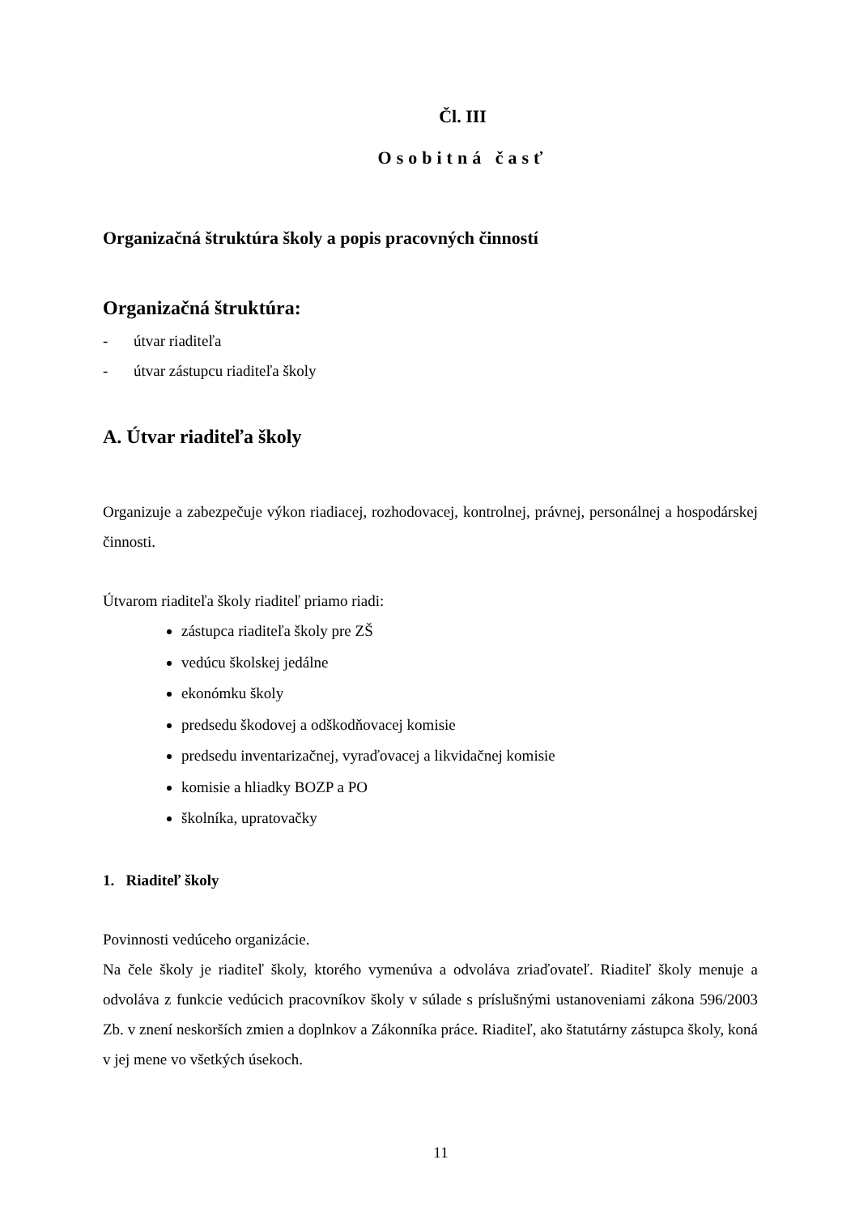Čl. III
Osobitná časť
Organizačná štruktúra školy a popis pracovných činností
Organizačná štruktúra:
- útvar riaditeľa
- útvar zástupcu riaditeľa školy
A. Útvar riaditeľa školy
Organizuje a zabezpečuje výkon riadiacej, rozhodovacej, kontrolnej, právnej, personálnej a hospodárskej činnosti.
Útvarom riaditeľa školy riaditeľ priamo riadi:
zástupca riaditeľa školy pre ZŠ
vedúcu školskej jedálne
ekonómku školy
predsedu škodovej a odškodňovacej komisie
predsedu inventarizačnej, vyraďovacej a likvidačnej komisie
komisie a hliadky BOZP a PO
školníka, upratovačky
1. Riaditeľ školy
Povinnosti vedúceho organizácie.
Na čele školy je riaditeľ školy, ktorého vymenúva a odvoláva zriaďovateľ. Riaditeľ školy menuje a odvoláva z funkcie vedúcich pracovníkov školy v súlade s príslušnými ustanoveniami zákona 596/2003 Zb. v znení neskorších zmien a doplnkov a Zákonníka práce. Riaditeľ, ako štatutárny zástupca školy, koná v jej mene vo všetkých úsekoch.
11